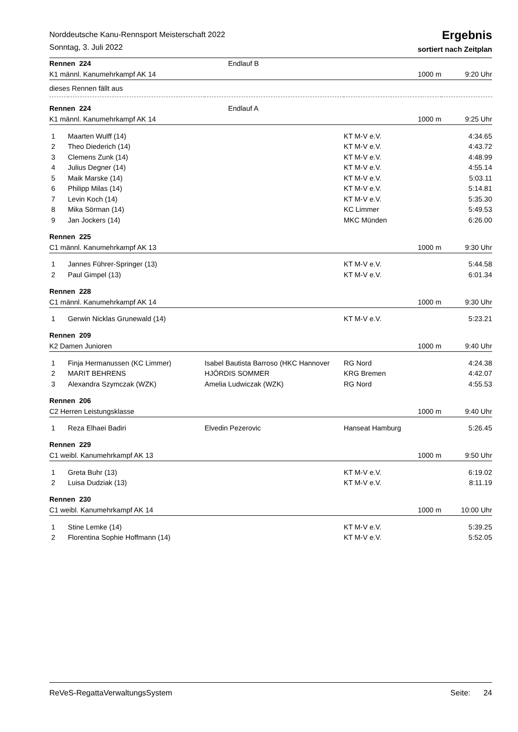Norddeutsche Kanu-Rennsport Meisterschaft 2022
Sonntag, 3. Juli 2022
Ergebnis
sortiert nach Zeitplan
| Rennen 224 | | Endlauf B | | |
| K1 männl. Kanumehrkampf AK 14 | | | 1000 m | 9:20 Uhr |
| dieses Rennen fällt aus | | | | |
| Rennen 224 | | Endlauf A | | |
| K1 männl. Kanumehrkampf AK 14 | | | 1000 m | 9:25 Uhr |
| 1 | Maarten Wulff (14) | | KT M-V e.V. | 4:34.65 |
| 2 | Theo Diederich (14) | | KT M-V e.V. | 4:43.72 |
| 3 | Clemens Zunk (14) | | KT M-V e.V. | 4:48.99 |
| 4 | Julius Degner (14) | | KT M-V e.V. | 4:55.14 |
| 5 | Maik Marske (14) | | KT M-V e.V. | 5:03.11 |
| 6 | Philipp Milas (14) | | KT M-V e.V. | 5:14.81 |
| 7 | Levin Koch (14) | | KT M-V e.V. | 5:35.30 |
| 8 | Mika Sörman (14) | | KC Limmer | 5:49.53 |
| 9 | Jan Jockers (14) | | MKC Münden | 6:26.00 |
| Rennen 225 | | | | |
| C1 männl. Kanumehrkampf AK 13 | | | 1000 m | 9:30 Uhr |
| 1 | Jannes Führer-Springer (13) | | KT M-V e.V. | 5:44.58 |
| 2 | Paul Gimpel (13) | | KT M-V e.V. | 6:01.34 |
| Rennen 228 | | | | |
| C1 männl. Kanumehrkampf AK 14 | | | 1000 m | 9:30 Uhr |
| 1 | Gerwin Nicklas Grunewald (14) | | KT M-V e.V. | 5:23.21 |
| Rennen 209 | | | | |
| K2 Damen Junioren | | | 1000 m | 9:40 Uhr |
| 1 | Finja Hermanussen (KC Limmer) | Isabel Bautista Barroso (HKC Hannover | RG Nord | 4:24.38 |
| 2 | MARIT BEHRENS | HJÖRDIS SOMMER | KRG Bremen | 4:42.07 |
| 3 | Alexandra Szymczak (WZK) | Amelia Ludwiczak (WZK) | RG Nord | 4:55.53 |
| Rennen 206 | | | | |
| C2 Herren Leistungsklasse | | | 1000 m | 9:40 Uhr |
| 1 | Reza Elhaei Badiri | Elvedin Pezerovic | Hanseat Hamburg | 5:26.45 |
| Rennen 229 | | | | |
| C1 weibl. Kanumehrkampf AK 13 | | | 1000 m | 9:50 Uhr |
| 1 | Greta Buhr (13) | | KT M-V e.V. | 6:19.02 |
| 2 | Luisa Dudziak (13) | | KT M-V e.V. | 8:11.19 |
| Rennen 230 | | | | |
| C1 weibl. Kanumehrkampf AK 14 | | | 1000 m | 10:00 Uhr |
| 1 | Stine Lemke (14) | | KT M-V e.V. | 5:39.25 |
| 2 | Florentina Sophie Hoffmann (14) | | KT M-V e.V. | 5:52.05 |
ReVeS-RegattaVerwaltungsSystem Seite: 24